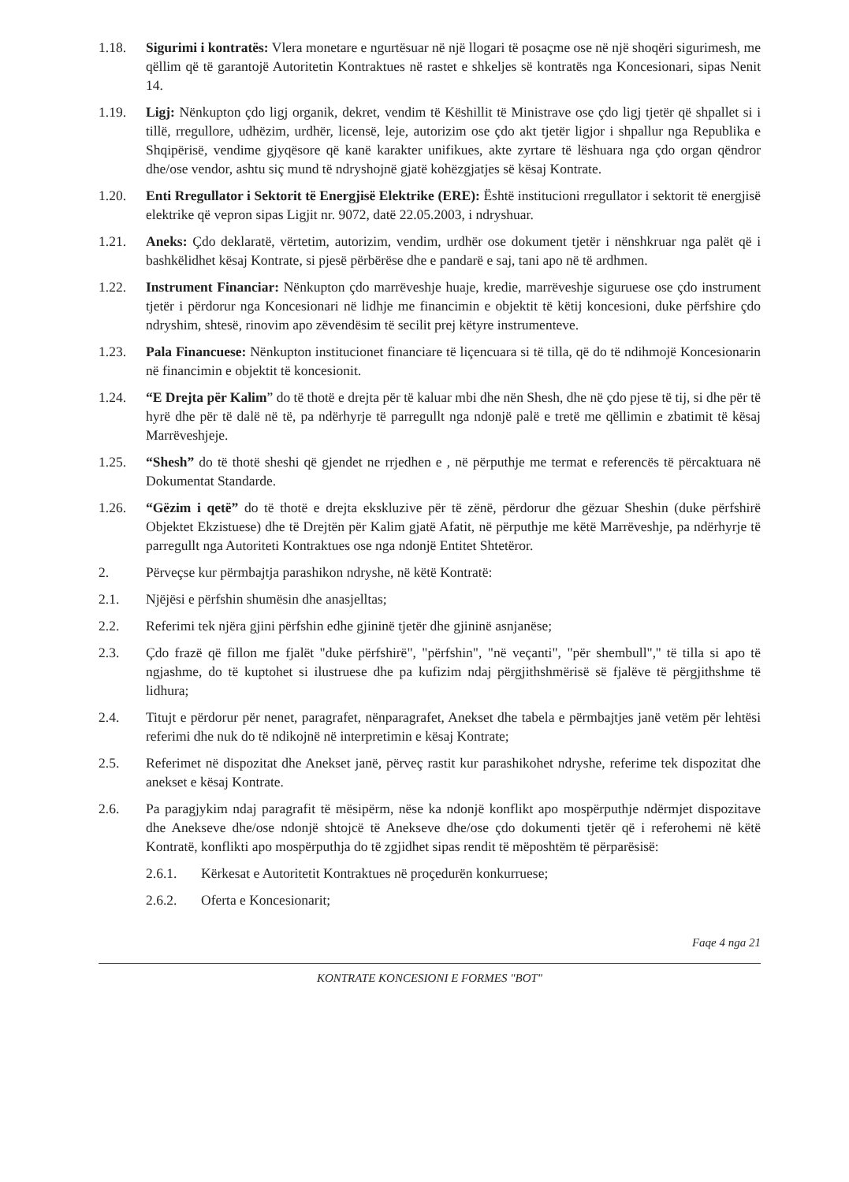1.18. Sigurimi i kontratës: Vlera monetare e ngurtësuar në një llogari të posaçme ose në një shoqëri sigurimesh, me qëllim që të garantojë Autoritetin Kontraktues në rastet e shkeljes së kontratës nga Koncesionari, sipas Nenit 14.
1.19. Ligj: Nënkupton çdo ligj organik, dekret, vendim të Këshillit të Ministrave ose çdo ligj tjetër që shpallet si i tillë, rregullore, udhëzim, urdhër, licensë, leje, autorizim ose çdo akt tjetër ligjor i shpallur nga Republika e Shqipërisë, vendime gjyqësore që kanë karakter unifikues, akte zyrtare të lëshuara nga çdo organ qëndror dhe/ose vendor, ashtu siç mund të ndryshojnë gjatë kohëzgjatjes së kësaj Kontrate.
1.20. Enti Rregullator i Sektorit të Energjisë Elektrike (ERE): Është institucioni rregullator i sektorit të energjisë elektrike që vepron sipas Ligjit nr. 9072, datë 22.05.2003, i ndryshuar.
1.21. Aneks: Çdo deklaratë, vërtetim, autorizim, vendim, urdhër ose dokument tjetër i nënshkruar nga palët që i bashkëlidhet kësaj Kontrate, si pjesë përbërëse dhe e pandarë e saj, tani apo në të ardhmen.
1.22. Instrument Financiar: Nënkupton çdo marrëveshje huaje, kredie, marrëveshje siguruese ose çdo instrument tjetër i përdorur nga Koncesionari në lidhje me financimin e objektit të këtij koncesioni, duke përfshire çdo ndryshim, shtesë, rinovim apo zëvendësim të secilit prej këtyre instrumenteve.
1.23. Pala Financuese: Nënkupton institucionet financiare të liçencuara si të tilla, që do të ndihmojë Koncesionarin në financimin e objektit të koncesionit.
1.24. “E Drejta për Kalim” do të thotë e drejta për të kaluar mbi dhe nën Shesh, dhe në çdo pjese të tij, si dhe për të hyrë dhe për të dalë në të, pa ndërhyrje të parregullt nga ndonjë palë e tretë me qëllimin e zbatimit të kësaj Marrëveshjeje.
1.25. “Shesh” do të thotë sheshi që gjendet ne rrjedhen e , në përputhje me termat e referencës të përcaktuara në Dokumentat Standarde.
1.26. “Gëzim i qetë” do të thotë e drejta ekskluzive për të zënë, përdorur dhe gëzuar Sheshin (duke përfshirë Objektet Ekzistuese) dhe të Drejtën për Kalim gjatë Afatit, në përputhje me këtë Marrëveshje, pa ndërhyrje të parregullt nga Autoriteti Kontraktues ose nga ndonjë Entitet Shtetëror.
2. Përveçse kur përmbajtja parashikon ndryshe, në këtë Kontratë:
2.1. Njëjësi e përfshin shumësin dhe anasjelltas;
2.2. Referimi tek njëra gjini përfshin edhe gjininë tjetër dhe gjininë asnjanëse;
2.3. Çdo frazë që fillon me fjalët "duke përfshirë", "përfshin", "në veçanti", "për shembull",'' të tilla si apo të ngjashme, do të kuptohet si ilustruese dhe pa kufizim ndaj përgjithshmërisë së fjalëve të përgjithshme të lidhura;
2.4. Titujt e përdorur për nenet, paragrafet, nënparagrafet, Anekset dhe tabela e përmbajtjes janë vetëm për lehtësi referimi dhe nuk do të ndikojnë në interpretimin e kësaj Kontrate;
2.5. Referimet në dispozitat dhe Anekset janë, përveç rastit kur parashikohet ndryshe, referime tek dispozitat dhe anekset e kësaj Kontrate.
2.6. Pa paragjykim ndaj paragrafit të mësipërm, nëse ka ndonjë konflikt apo mospërputhje ndërmjet dispozitave dhe Anekseve dhe/ose ndonjë shtojcë të Anekseve dhe/ose çdo dokumenti tjetër që i referohemi në këtë Kontratë, konflikti apo mospërputhja do të zgjidhet sipas rendit të mëposhtëm të përparësisë:
2.6.1. Kërkesat e Autoritetit Kontraktues në proçedurën konkurruese;
2.6.2. Oferta e Koncesionarit;
Faqe 4 nga 21
KONTRATE KONCESIONI E FORMES "BOT"